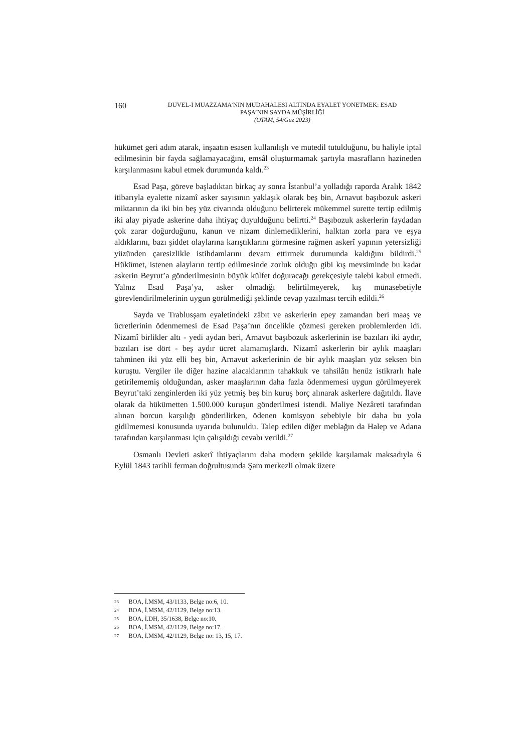160
DÜVEL-İ MUAZZAMA’NIN MÜDAHALESİ ALTINDA EYALET YÖNETMEK: ESAD
PAŞA’NIN SAYDA MÜŞİRLİĞİ
(OTAM, 54/Güz 2023)
hükümet geri adım atarak, inşaatın esasen kullanılışlı ve mutedil tutulduğunu, bu haliyle iptal edilmesinin bir fayda sağlamayacağını, emsâl oluşturmamak şartıyla masrafların hazineden karşılanmasını kabul etmek durumunda kaldı.<sup>23</sup>
Esad Paşa, göreve başladıktan birkaç ay sonra İstanbul’a yolladığı raporda Aralık 1842 itibarıyla eyalette nizamî asker sayısının yaklaşık olarak beş bin, Arnavut başıbozuk askeri miktarının da iki bin beş yüz civarında olduğunu belirterek mükemmel surette tertip edilmiş iki alay piyade askerine daha ihtiyaç duyulduğunu belirtti.<sup>24</sup> Başıbozuk askerlerin faydadan çok zarar doğurduğunu, kanun ve nizam dinlemediklerini, halktan zorla para ve eşya aldıklarını, bazı şiddet olaylarına karıştıklarını görmesine rağmen askerî yapının yetersizliği yüzünden çaresizlikle istihdamlarını devam ettirmek durumunda kaldığını bildirdi.<sup>25</sup> Hükümet, istenen alayların tertip edilmesinde zorluk olduğu gibi kış mevsiminde bu kadar askerin Beyrut’a gönderilmesinin büyük külfet doğuracağı gerekçesiyle talebi kabul etmedi. Yalnız Esad Paşa’ya, asker olmadığı belirtilmeyerek, kış münasebetiyle görevlendirilmelerinin uygun görülmediği şeklinde cevap yazılması tercih edildi.<sup>26</sup>
Sayda ve Trablusşam eyaletindeki zâbıt ve askerlerin epey zamandan beri maaş ve ücretlerinin ödenmemesi de Esad Paşa’nın öncelikle çözmesi gereken problemlerden idi. Nizamî birlikler altı - yedi aydan beri, Arnavut başıbozuk askerlerinin ise bazıları iki aydır, bazıları ise dört - beş aydır ücret alamamışlardı. Nizamî askerlerin bir aylık maaşları tahminen iki yüz elli beş bin, Arnavut askerlerinin de bir aylık maaşları yüz seksen bin kuruştu. Vergiler ile diğer hazine alacaklarının tahakkuk ve tahsilâtı henüz istikrarlı hale getirilememiş olduğundan, asker maaşlarının daha fazla ödenmemesi uygun görülmeyerek Beyrut’taki zenginlerden iki yüz yetmiş beş bin kuruş borç alınarak askerlere dağıtıldı. İlave olarak da hükümetten 1.500.000 kuruşun gönderilmesi istendi. Maliye Nezâreti tarafından alınan borcun karşılığı gönderilirken, ödenen komisyon sebebiyle bir daha bu yola gidilmemesi konusunda uyarıda bulunuldu. Talep edilen diğer meblağın da Halep ve Adana tarafından karşılanması için çalışıldığı cevabı verildi.<sup>27</sup>
Osmanlı Devleti askerî ihtiyaçlarını daha modern şekilde karşılamak maksadıyla 6 Eylül 1843 tarihli ferman doğrultusunda Şam merkezli olmak üzere
23 BOA, İ.MSM, 43/1133, Belge no:6, 10.
24 BOA, İ.MSM, 42/1129, Belge no:13.
25 BOA, İ.DH, 35/1638, Belge no:10.
26 BOA, İ.MSM, 42/1129, Belge no:17.
27 BOA, İ.MSM, 42/1129, Belge no: 13, 15, 17.